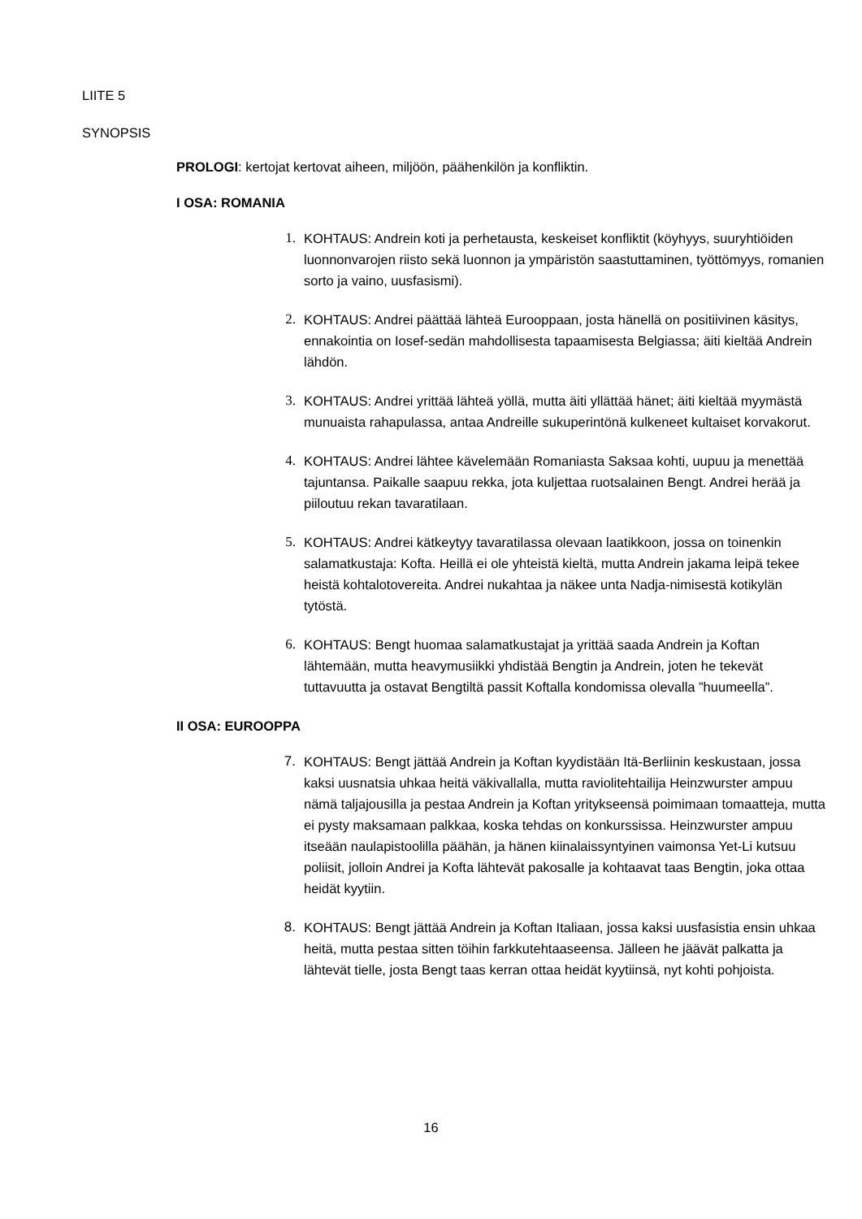LIITE 5
SYNOPSIS
PROLOGI: kertojat kertovat aiheen, miljöön, päähenkilön ja konfliktin.
I OSA: ROMANIA
1. KOHTAUS: Andrein koti ja perhetausta, keskeiset konfliktit (köyhyys, suuryhtiöiden luonnonvarojen riisto sekä luonnon ja ympäristön saastuttaminen, työttömyys, romanien sorto ja vaino, uusfasismi).
2. KOHTAUS: Andrei päättää lähteä Eurooppaan, josta hänellä on positiivinen käsitys, ennakointia on Iosef-sedän mahdollisesta tapaamisesta Belgiassa; äiti kieltää Andrein lähdön.
3. KOHTAUS: Andrei yrittää lähteä yöllä, mutta äiti yllättää hänet; äiti kieltää myymästä munuaista rahapulassa, antaa Andreille sukuperintönä kulkeneet kultaiset korvakorut.
4. KOHTAUS: Andrei lähtee kävelemään Romaniasta Saksaa kohti, uupuu ja menettää tajuntansa. Paikalle saapuu rekka, jota kuljettaa ruotsalainen Bengt. Andrei herää ja piiloutuu rekan tavaratilaan.
5. KOHTAUS: Andrei kätkeytyy tavaratilassa olevaan laatikkoon, jossa on toinenkin salamatkustaja: Kofta. Heillä ei ole yhteistä kieltä, mutta Andrein jakama leipä tekee heistä kohtalotovereita. Andrei nukahtaa ja näkee unta Nadja-nimisestä kotikylän tytöstä.
6. KOHTAUS: Bengt huomaa salamatkustajat ja yrittää saada Andrein ja Koftan lähtemään, mutta heavymusiikki yhdistää Bengtin ja Andrein, joten he tekevät tuttavuutta ja ostavat Bengtiltä passit Koftalla kondomissa olevalla ”huumeella”.
II OSA: EUROOPPA
7. KOHTAUS: Bengt jättää Andrein ja Koftan kyydistään Itä-Berliinin keskustaan, jossa kaksi uusnatsia uhkaa heitä väkivallalla, mutta raviolitehtailija Heinzwurster ampuu nämä taljajousilla ja pestaa Andrein ja Koftan yritykseensä poimimaan tomaatteja, mutta ei pysty maksamaan palkkaa, koska tehdas on konkurssissa. Heinzwurster ampuu itseään naulapistoolilla päähän, ja hänen kiinalaissyntyinen vaimonsa Yet-Li kutsuu poliisit, jolloin Andrei ja Kofta lähtevät pakosalle ja kohtaavat taas Bengtin, joka ottaa heidät kyytiin.
8. KOHTAUS: Bengt jättää Andrein ja Koftan Italiaan, jossa kaksi uusfasistia ensin uhkaa heitä, mutta pestaa sitten töihin farkkutehtaaseensa. Jälleen he jäävät palkatta ja lähtevät tielle, josta Bengt taas kerran ottaa heidät kyytiinsä, nyt kohti pohjoista.
16